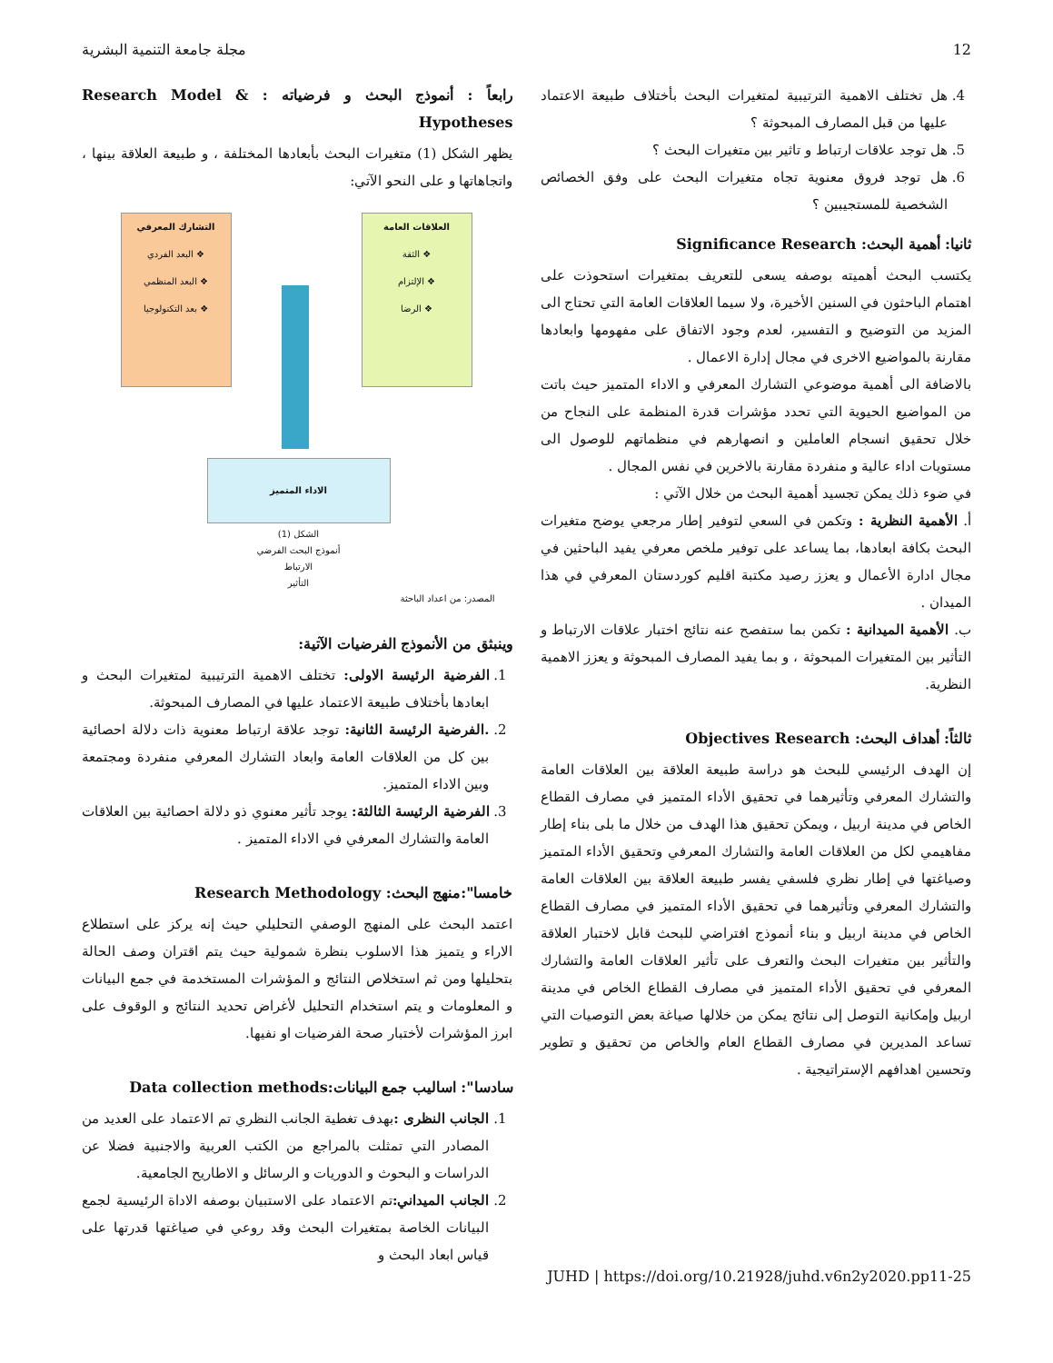12 مجلة جامعة التنمية البشرية
4. هل تختلف الاهمية الترتيبية لمتغيرات البحث بأختلاف طبيعة الاعتماد عليها من قبل المصارف المبحوثة ؟
5. هل توجد علاقات ارتباط و تاثير بين متغيرات البحث ؟
6. هل توجد فروق معنوية تجاه متغيرات البحث على وفق الخصائص الشخصية للمستجيبين ؟
ثانيا: أهمية البحث: Significance Research
يكتسب البحث أهميته بوصفه يسعى للتعريف بمتغيرات استحوذت على اهتمام الباحثون في السنين الأخيرة، ولا سيما العلاقات العامة التي تحتاج الى المزيد من التوضيح و التفسير، لعدم وجود الاتفاق على مفهومها وابعادها مقارنة بالمواضيع الاخرى في مجال إدارة الاعمال .
بالاضافة الى أهمية موضوعي التشارك المعرفي و الاداء المتميز حيث باتت من المواضيع الحيوية التي تحدد مؤشرات قدرة المنظمة على النجاح من خلال تحقيق انسجام العاملين و انصهارهم في منظماتهم للوصول الى مستويات اداء عالية و منفردة مقارنة بالاخرين في نفس المجال .
في ضوء ذلك يمكن تجسيد أهمية البحث من خلال الآتي :
أ. الأهمية النظرية : وتكمن في السعي لتوفير إطار مرجعي يوضح متغيرات البحث بكافة ابعادها، بما يساعد على توفير ملخص معرفي يفيد الباحثين في مجال ادارة الأعمال و يعزز رصيد مكتبة اقليم كوردستان المعرفي في هذا الميدان .
ب. الأهمية الميدانية : تكمن بما ستفصح عنه نتائج اختبار علاقات الارتباط و التأثير بين المتغيرات المبحوثة ، و بما يفيد المصارف المبحوثة و يعزز الاهمية النظرية.
ثالثاً: أهداف البحث: Objectives Research
إن الهدف الرئيسي للبحث هو دراسة طبيعة العلاقة بين العلاقات العامة والتشارك المعرفي وتأثيرهما في تحقيق الأداء المتميز في مصارف القطاع الخاص في مدينة اربيل ، ويمكن تحقيق هذا الهدف من خلال ما بلى بناء إطار مفاهيمي لكل من العلاقات العامة والتشارك المعرفي وتحقيق الأداء المتميز وصياغتها في إطار نظري فلسفي يفسر طبيعة العلاقة بين العلاقات العامة والتشارك المعرفي وتأثيرهما في تحقيق الأداء المتميز في مصارف القطاع الخاص في مدينة اربيل و بناء أنموذج افتراضي للبحث قابل لاختبار العلاقة والتأثير بين متغيرات البحث والتعرف على تأثير العلاقات العامة والتشارك المعرفي في تحقيق الأداء المتميز في مصارف القطاع الخاص في مدينة اربيل وإمكانية التوصل إلى نتائج يمكن من خلالها صياغة بعض التوصيات التي تساعد المديرين في مصارف القطاع العام والخاص من تحقيق و تطوير وتحسين اهدافهم الإستراتيجية .
رابعاً : أنموذج البحث و فرضياته : Research Model & Hypotheses
يظهر الشكل (1) متغيرات البحث بأبعادها المختلفة ، و طبيعة العلاقة بينها ، واتجاهاتها و على النحو الآتي:
العلاقات العامة
❖ الثقة
❖ الإلتزام
❖ الرضا
التشارك المعرفي
❖ البعد الفردي
❖ البعد المنظمي
❖ بعد التكنولوجيا
الاداء المتميز
الشكل (1)
أنموذج البحث الفرضي
الارتباط
التأثير
المصدر: من اعداد الباحثة
وينبثق من الأنموذج الفرضيات الآتية:
1. الفرضية الرئيسة الاولى: تختلف الاهمية الترتيبية لمتغيرات البحث و ابعادها بأختلاف طبيعة الاعتماد عليها في المصارف المبحوثة.
2. .الفرضية الرئيسة الثانية: توجد علاقة ارتباط معنوية ذات دلالة احصائية بين كل من العلاقات العامة وابعاد التشارك المعرفي منفردة ومجتمعة وبين الاداء المتميز.
3. الفرضية الرئيسة الثالثة: يوجد تأثير معنوي ذو دلالة احصائية بين العلاقات العامة والتشارك المعرفي في الاداء المتميز .
خامسا":منهج البحث: Research Methodology
اعتمد البحث على المنهج الوصفي التحليلي حيث إنه يركز على استطلاع الاراء و يتميز هذا الاسلوب بنظرة شمولية حيث يتم اقتران وصف الحالة بتحليلها ومن ثم استخلاص النتائج و المؤشرات المستخدمة في جمع البيانات و المعلومات و يتم استخدام التحليل لأغراض تحديد النتائج و الوقوف على ابرز المؤشرات لأختبار صحة الفرضيات او نفيها.
سادسا": اساليب جمع البيانات:Data collection methods
1. الجانب النظرى : بهدف تغطية الجانب النظري تم الاعتماد على العديد من المصادر التي تمثلت بالمراجع من الكتب العربية والاجنبية فضلا عن الدراسات و البحوث و الدوريات و الرسائل و الاطاريح الجامعية.
2. الجانب الميداني: تم الاعتماد على الاستبيان بوصفه الاداة الرئيسية لجمع البيانات الخاصة بمتغيرات البحث وقد روعي في صياغتها قدرتها على قياس ابعاد البحث و
JUHD | https://doi.org/10.21928/juhd.v6n2y2020.pp11-25